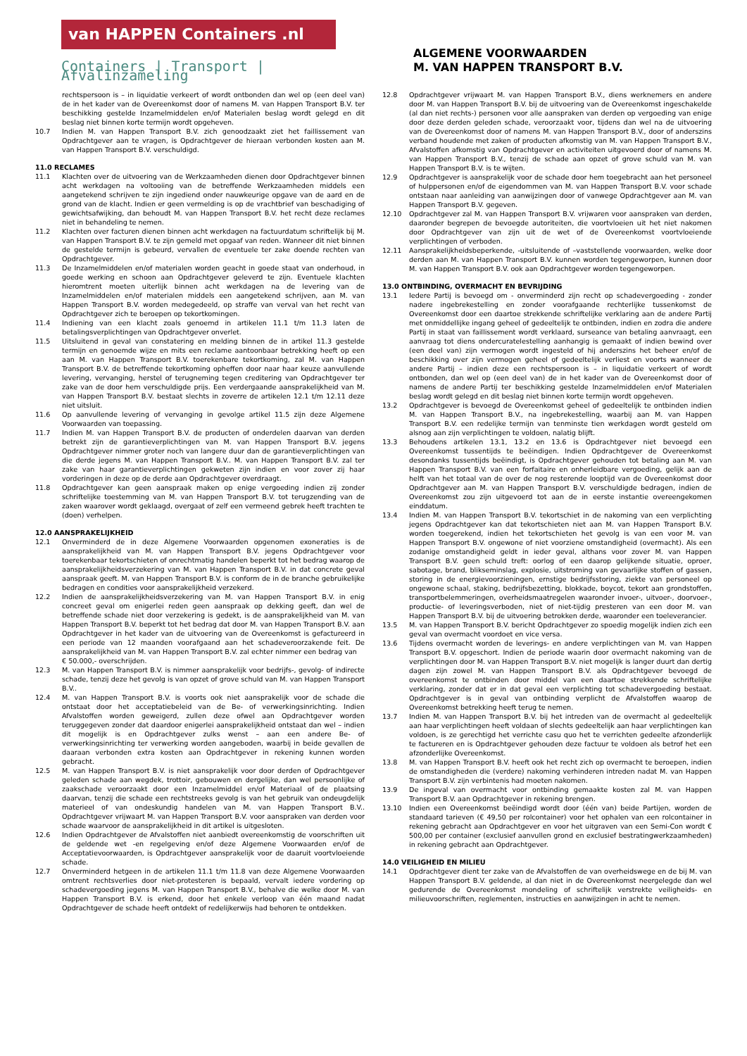van HAPPEN Containers .nl
Containers | Transport | Afvalinzameling
ALGEMENE VOORWAARDEN
M. VAN HAPPEN TRANSPORT B.V.
rechtspersoon is – in liquidatie verkeert of wordt ontbonden dan wel op (een deel van) de in het kader van de Overeenkomst door of namens M. van Happen Transport B.V. ter beschikking gestelde Inzamelmiddelen en/of Materialen beslag wordt gelegd en dit beslag niet binnen korte termijn wordt opgeheven.
10.7 Indien M. van Happen Transport B.V. zich genoodzaakt ziet het faillissement van Opdrachtgever aan te vragen, is Opdrachtgever de hieraan verbonden kosten aan M. van Happen Transport B.V. verschuldigd.
11.0 RECLAMES
11.1 Klachten over de uitvoering van de Werkzaamheden dienen door Opdrachtgever binnen acht werkdagen na voltooiing van de betreffende Werkzaamheden middels een aangetekend schrijven te zijn ingediend onder nauwkeurige opgave van de aard en de grond van de klacht. Indien er geen vermelding is op de vrachtbrief van beschadiging of gewichtsafwijking, dan behoudt M. van Happen Transport B.V. het recht deze reclames niet in behandeling te nemen.
11.2 Klachten over facturen dienen binnen acht werkdagen na factuurdatum schriftelijk bij M. van Happen Transport B.V. te zijn gemeld met opgaaf van reden. Wanneer dit niet binnen de gestelde termijn is gebeurd, vervallen de eventuele ter zake doende rechten van Opdrachtgever.
11.3 De Inzamelmiddelen en/of materialen worden geacht in goede staat van onderhoud, in goede werking en schoon aan Opdrachtgever geleverd te zijn. Eventuele klachten hieromtrent moeten uiterlijk binnen acht werkdagen na de levering van de Inzamelmiddelen en/of materialen middels een aangetekend schrijven, aan M. van Happen Transport B.V. worden medegedeeld, op straffe van verval van het recht van Opdrachtgever zich te beroepen op tekortkomingen.
11.4 Indiening van een klacht zoals genoemd in artikelen 11.1 t/m 11.3 laten de betalingsverplichtingen van Opdrachtgever onverlet.
11.5 Uitsluitend in geval van constatering en melding binnen de in artikel 11.3 gestelde termijn en genoemde wijze en mits een reclame aantoonbaar betrekking heeft op een aan M. van Happen Transport B.V. toerekenbare tekortkoming, zal M. van Happen Transport B.V. de betreffende tekortkoming opheffen door naar haar keuze aanvullende levering, vervanging, herstel of terugneming tegen creditering van Opdrachtgever ter zake van de door hem verschuldigde prijs. Een verdergaande aansprakelijkheid van M. van Happen Transport B.V. bestaat slechts in zoverre de artikelen 12.1 t/m 12.11 deze niet uitsluit.
11.6 Op aanvullende levering of vervanging in gevolge artikel 11.5 zijn deze Algemene Voorwaarden van toepassing.
11.7 Indien M. van Happen Transport B.V. de producten of onderdelen daarvan van derden betrekt zijn de garantieverplichtingen van M. van Happen Transport B.V. jegens Opdrachtgever nimmer groter noch van langere duur dan de garantieverplichtingen van die derde jegens M. van Happen Transport B.V.. M. van Happen Transport B.V. zal ter zake van haar garantieverplichtingen gekweten zijn indien en voor zover zij haar vorderingen in deze op de derde aan Opdrachtgever overdraagt.
11.8 Opdrachtgever kan geen aanspraak maken op enige vergoeding indien zij zonder schriftelijke toestemming van M. van Happen Transport B.V. tot terugzending van de zaken waarover wordt geklaagd, overgaat of zelf een vermeend gebrek heeft trachten te (doen) verhelpen.
12.0 AANSPRAKELIJKHEID
12.1 Onverminderd de in deze Algemene Voorwaarden opgenomen exoneraties is de aansprakelijkheid van M. van Happen Transport B.V. jegens Opdrachtgever voor toerekenbaar tekortschieten of onrechtmatig handelen beperkt tot het bedrag waarop de aansprakelijkheidsverzekering van M. van Happen Transport B.V. in dat concrete geval aanspraak geeft. M. van Happen Transport B.V. is conform de in de branche gebruikelijke bedragen en condities voor aansprakelijkheid verzekerd.
12.2 Indien de aansprakelijkheidsverzekering van M. van Happen Transport B.V. in enig concreet geval om enigerlei reden geen aanspraak op dekking geeft, dan wel de betreffende schade niet door verzekering is gedekt, is de aansprakelijkheid van M. van Happen Transport B.V. beperkt tot het bedrag dat door M. van Happen Transport B.V. aan Opdrachtgever in het kader van de uitvoering van de Overeenkomst is gefactureerd in een periode van 12 maanden voorafgaand aan het schadeveroorzakende feit. De aansprakelijkheid van M. van Happen Transport B.V. zal echter nimmer een bedrag van
€ 50.000,- overschrijden.
12.3 M. van Happen Transport B.V. is nimmer aansprakelijk voor bedrijfs-, gevolg- of indirecte schade, tenzij deze het gevolg is van opzet of grove schuld van M. van Happen Transport B.V..
12.4 M. van Happen Transport B.V. is voorts ook niet aansprakelijk voor de schade die ontstaat door het acceptatiebeleid van de Be- of verwerkingsinrichting. Indien Afvalstoffen worden geweigerd, zullen deze ofwel aan Opdrachtgever worden teruggegeven zonder dat daardoor enigerlei aansprakelijkheid ontstaat dan wel – indien dit mogelijk is en Opdrachtgever zulks wenst – aan een andere Be- of verwerkingsinrichting ter verwerking worden aangeboden, waarbij in beide gevallen de daaraan verbonden extra kosten aan Opdrachtgever in rekening kunnen worden gebracht.
12.5 M. van Happen Transport B.V. is niet aansprakelijk voor door derden of Opdrachtgever geleden schade aan wegdek, trottoir, gebouwen en dergelijke, dan wel persoonlijke of zaakschade veroorzaakt door een Inzamelmiddel en/of Materiaal of de plaatsing daarvan, tenzij die schade een rechtstreeks gevolg is van het gebruik van ondeugdelijk materieel of van ondeskundig handelen van M. van Happen Transport B.V.. Opdrachtgever vrijwaart M. van Happen Transport B.V. voor aanspraken van derden voor schade waarvoor de aansprakelijkheid in dit artikel is uitgesloten.
12.6 Indien Opdrachtgever de Afvalstoffen niet aanbiedt overeenkomstig de voorschriften uit de geldende wet -en regelgeving en/of deze Algemene Voorwaarden en/of de Acceptatievoorwaarden, is Opdrachtgever aansprakelijk voor de daaruit voortvloeiende schade.
12.7 Onverminderd hetgeen in de artikelen 11.1 t/m 11.8 van deze Algemene Voorwaarden omtrent rechtsverlies door niet-protesteren is bepaald, vervalt iedere vordering op schadevergoeding jegens M. van Happen Transport B.V., behalve die welke door M. van Happen Transport B.V. is erkend, door het enkele verloop van één maand nadat Opdrachtgever de schade heeft ontdekt of redelijkerwijs had behoren te ontdekken.
12.8 Opdrachtgever vrijwaart M. van Happen Transport B.V., diens werknemers en andere door M. van Happen Transport B.V. bij de uitvoering van de Overeenkomst ingeschakelde (al dan niet rechts-) personen voor alle aanspraken van derden op vergoeding van enige door deze derden geleden schade, veroorzaakt voor, tijdens dan wel na de uitvoering van de Overeenkomst door of namens M. van Happen Transport B.V., door of anderszins verband houdende met zaken of producten afkomstig van M. van Happen Transport B.V., Afvalstoffen afkomstig van Opdrachtgever en activiteiten uitgevoerd door of namens M. van Happen Transport B.V., tenzij de schade aan opzet of grove schuld van M. van Happen Transport B.V. is te wijten.
12.9 Opdrachtgever is aansprakelijk voor de schade door hem toegebracht aan het personeel of hulppersonen en/of de eigendommen van M. van Happen Transport B.V. voor schade ontstaan naar aanleiding van aanwijzingen door of vanwege Opdrachtgever aan M. van Happen Transport B.V. gegeven.
12.10 Opdrachtgever zal M. van Happen Transport B.V. vrijwaren voor aanspraken van derden, daaronder begrepen de bevoegde autoriteiten, die voortvloeien uit het niet nakomen door Opdrachtgever van zijn uit de wet of de Overeenkomst voortvloeiende verplichtingen of verboden.
12.11 Aansprakelijkheidsbeperkende, -uitsluitende of –vaststellende voorwaarden, welke door derden aan M. van Happen Transport B.V. kunnen worden tegengeworpen, kunnen door M. van Happen Transport B.V. ook aan Opdrachtgever worden tegengeworpen.
13.0 ONTBINDING, OVERMACHT EN BEVRIJDING
13.1 Iedere Partij is bevoegd om - onverminderd zijn recht op schadevergoeding - zonder nadere ingebrekestelling en zonder voorafgaande rechterlijke tussenkomst de Overeenkomst door een daartoe strekkende schriftelijke verklaring aan de andere Partij met onmiddellijke ingang geheel of gedeeltelijk te ontbinden, indien en zodra die andere Partij in staat van faillissement wordt verklaard, surseance van betaling aanvraagt, een aanvraag tot diens ondercuratelestelling aanhangig is gemaakt of indien bewind over (een deel van) zijn vermogen wordt ingesteld of hij anderszins het beheer en/of de beschikking over zijn vermogen geheel of gedeeltelijk verliest en voorts wanneer de andere Partij – indien deze een rechtspersoon is – in liquidatie verkeert of wordt ontbonden, dan wel op (een deel van) de in het kader van de Overeenkomst door of namens de andere Partij ter beschikking gestelde Inzamelmiddelen en/of Materialen beslag wordt gelegd en dit beslag niet binnen korte termijn wordt opgeheven.
13.2 Opdrachtgever is bevoegd de Overeenkomst geheel of gedeeltelijk te ontbinden indien M. van Happen Transport B.V., na ingebrekestelling, waarbij aan M. van Happen Transport B.V. een redelijke termijn van tenminste tien werkdagen wordt gesteld om alsnog aan zijn verplichtingen te voldoen, nalatig blijft.
13.3 Behoudens artikelen 13.1, 13.2 en 13.6 is Opdrachtgever niet bevoegd een Overeenkomst tussentijds te beëindigen. Indien Opdrachtgever de Overeenkomst desondanks tussentijds beëindigt, is Opdrachtgever gehouden tot betaling aan M. van Happen Transport B.V. van een forfaitaire en onherleidbare vergoeding, gelijk aan de helft van het totaal van de over de nog resterende looptijd van de Overeenkomst door Opdrachtgever aan M. van Happen Transport B.V. verschuldigde bedragen, indien de Overeenkomst zou zijn uitgevoerd tot aan de in eerste instantie overeengekomen einddatum.
13.4 Indien M. van Happen Transport B.V. tekortschiet in de nakoming van een verplichting jegens Opdrachtgever kan dat tekortschieten niet aan M. van Happen Transport B.V. worden toegerekend, indien het tekortschieten het gevolg is van een voor M. van Happen Transport B.V. ongewone of niet voorziene omstandigheid (overmacht). Als een zodanige omstandigheid geldt in ieder geval, althans voor zover M. van Happen Transport B.V. geen schuld treft: oorlog of een daarop gelijkende situatie, oproer, sabotage, brand, blikseminslag, explosie, uitstroming van gevaarlijke stoffen of gassen, storing in de energievoorzieningen, ernstige bedrijfsstoring, ziekte van personeel op ongewone schaal, staking, bedrijfsbezetting, blokkade, boycot, tekort aan grondstoffen, transportbelemmeringen, overheidsmaatregelen waaronder invoer-, uitvoer-, doorvoer-, productie- of leveringsverboden, niet of niet-tijdig presteren van een door M. van Happen Transport B.V. bij de uitvoering betrokken derde, waaronder een toeleverancier.
13.5 M. van Happen Transport B.V. bericht Opdrachtgever zo spoedig mogelijk indien zich een geval van overmacht voordoet en vice versa.
13.6 Tijdens overmacht worden de leverings- en andere verplichtingen van M. van Happen Transport B.V. opgeschort. Indien de periode waarin door overmacht nakoming van de verplichtingen door M. van Happen Transport B.V. niet mogelijk is langer duurt dan dertig dagen zijn zowel M. van Happen Transport B.V. als Opdrachtgever bevoegd de overeenkomst te ontbinden door middel van een daartoe strekkende schriftelijke verklaring, zonder dat er in dat geval een verplichting tot schadevergoeding bestaat. Opdrachtgever is in geval van ontbinding verplicht de Afvalstoffen waarop de Overeenkomst betrekking heeft terug te nemen.
13.7 Indien M. van Happen Transport B.V. bij het intreden van de overmacht al gedeeltelijk aan haar verplichtingen heeft voldaan of slechts gedeeltelijk aan haar verplichtingen kan voldoen, is ze gerechtigd het verrichte casu quo het te verrichten gedeelte afzonderlijk te factureren en is Opdrachtgever gehouden deze factuur te voldoen als betrof het een afzonderlijke Overeenkomst.
13.8 M. van Happen Transport B.V. heeft ook het recht zich op overmacht te beroepen, indien de omstandigheden die (verdere) nakoming verhinderen intreden nadat M. van Happen Transport B.V. zijn verbintenis had moeten nakomen.
13.9 De ingeval van overmacht voor ontbinding gemaakte kosten zal M. van Happen Transport B.V. aan Opdrachtgever in rekening brengen.
13.10 Indien een Overeenkomst beëindigd wordt door (één van) beide Partijen, worden de standaard tarieven (€ 49,50 per rolcontainer) voor het ophalen van een rolcontainer in rekening gebracht aan Opdrachtgever en voor het uitgraven van een Semi-Con wordt € 500,00 per container (exclusief aanvullen grond en exclusief bestratingwerkzaamheden) in rekening gebracht aan Opdrachtgever.
14.0 VEILIGHEID EN MILIEU
14.1 Opdrachtgever dient ter zake van de Afvalstoffen de van overheidswege en de bij M. van Happen Transport B.V. geldende, al dan niet in de Overeenkomst neergelegde dan wel gedurende de Overeenkomst mondeling of schriftelijk verstrekte veiligheids- en milieuvoorschriften, reglementen, instructies en aanwijzingen in acht te nemen.